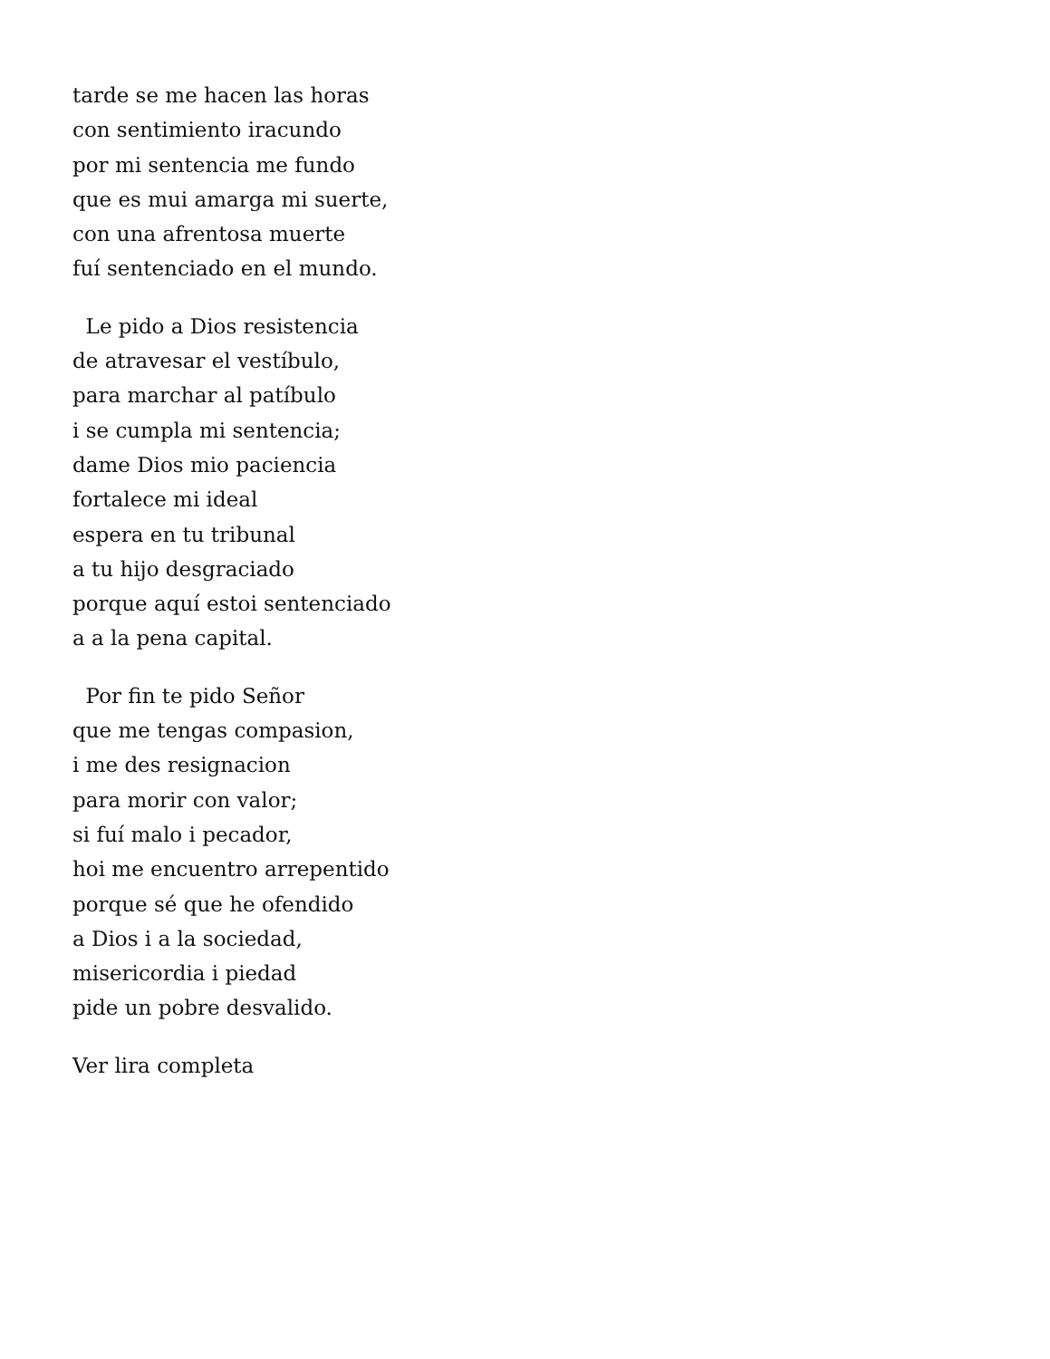tarde se me hacen las horas
con sentimiento iracundo
por mi sentencia me fundo
que es mui amarga mi suerte,
con una afrentosa muerte
fuí sentenciado en el mundo.
Le pido a Dios resistencia
de atravesar el vestíbulo,
para marchar al patíbulo
i se cumpla mi sentencia;
dame Dios mio paciencia
fortalece mi ideal
espera en tu tribunal
a tu hijo desgraciado
porque aquí estoi sentenciado
a a la pena capital.
Por fin te pido Señor
que me tengas compasion,
i me des resignacion
para morir con valor;
si fuí malo i pecador,
hoi me encuentro arrepentido
porque sé que he ofendido
a Dios i a la sociedad,
misericordia i piedad
pide un pobre desvalido.
Ver lira completa